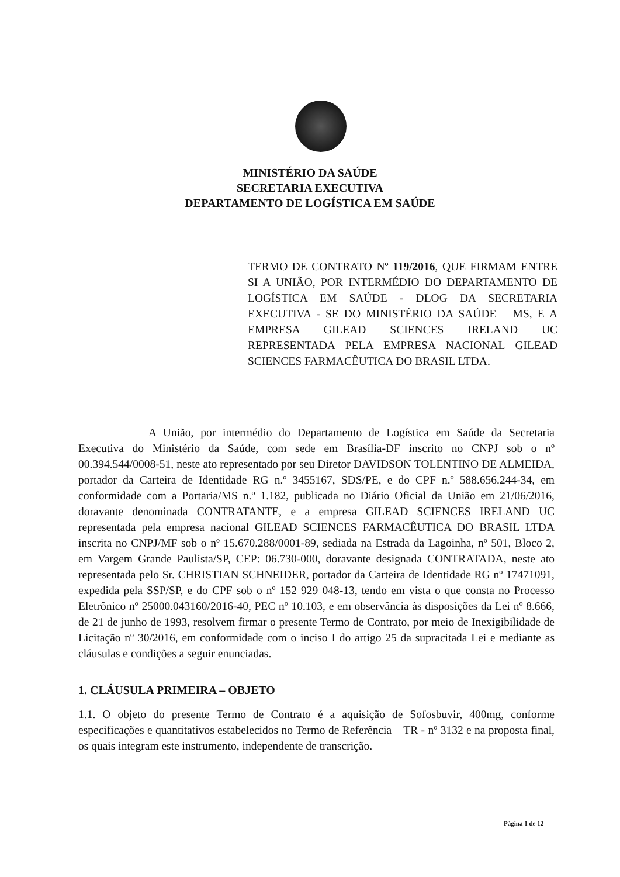MINISTÉRIO DA SAÚDE
SECRETARIA EXECUTIVA
DEPARTAMENTO DE LOGÍSTICA EM SAÚDE
TERMO DE CONTRATO Nº 119/2016, QUE FIRMAM ENTRE SI A UNIÃO, POR INTERMÉDIO DO DEPARTAMENTO DE LOGÍSTICA EM SAÚDE - DLOG DA SECRETARIA EXECUTIVA - SE DO MINISTÉRIO DA SAÚDE – MS, E A EMPRESA GILEAD SCIENCES IRELAND UC REPRESENTADA PELA EMPRESA NACIONAL GILEAD SCIENCES FARMACÊUTICA DO BRASIL LTDA.
A União, por intermédio do Departamento de Logística em Saúde da Secretaria Executiva do Ministério da Saúde, com sede em Brasília-DF inscrito no CNPJ sob o nº 00.394.544/0008-51, neste ato representado por seu Diretor DAVIDSON TOLENTINO DE ALMEIDA, portador da Carteira de Identidade RG n.º 3455167, SDS/PE, e do CPF n.º 588.656.244-34, em conformidade com a Portaria/MS n.º 1.182, publicada no Diário Oficial da União em 21/06/2016, doravante denominada CONTRATANTE, e a empresa GILEAD SCIENCES IRELAND UC representada pela empresa nacional GILEAD SCIENCES FARMACÊUTICA DO BRASIL LTDA inscrita no CNPJ/MF sob o nº 15.670.288/0001-89, sediada na Estrada da Lagoinha, nº 501, Bloco 2, em Vargem Grande Paulista/SP, CEP: 06.730-000, doravante designada CONTRATADA, neste ato representada pelo Sr. CHRISTIAN SCHNEIDER, portador da Carteira de Identidade RG nº 17471091, expedida pela SSP/SP, e do CPF sob o nº 152 929 048-13, tendo em vista o que consta no Processo Eletrônico nº 25000.043160/2016-40, PEC nº 10.103, e em observância às disposições da Lei nº 8.666, de 21 de junho de 1993, resolvem firmar o presente Termo de Contrato, por meio de Inexigibilidade de Licitação nº 30/2016, em conformidade com o inciso I do artigo 25 da supracitada Lei e mediante as cláusulas e condições a seguir enunciadas.
1. CLÁUSULA PRIMEIRA – OBJETO
1.1. O objeto do presente Termo de Contrato é a aquisição de Sofosbuvir, 400mg, conforme especificações e quantitativos estabelecidos no Termo de Referência – TR - nº 3132 e na proposta final, os quais integram este instrumento, independente de transcrição.
Página 1 de 12